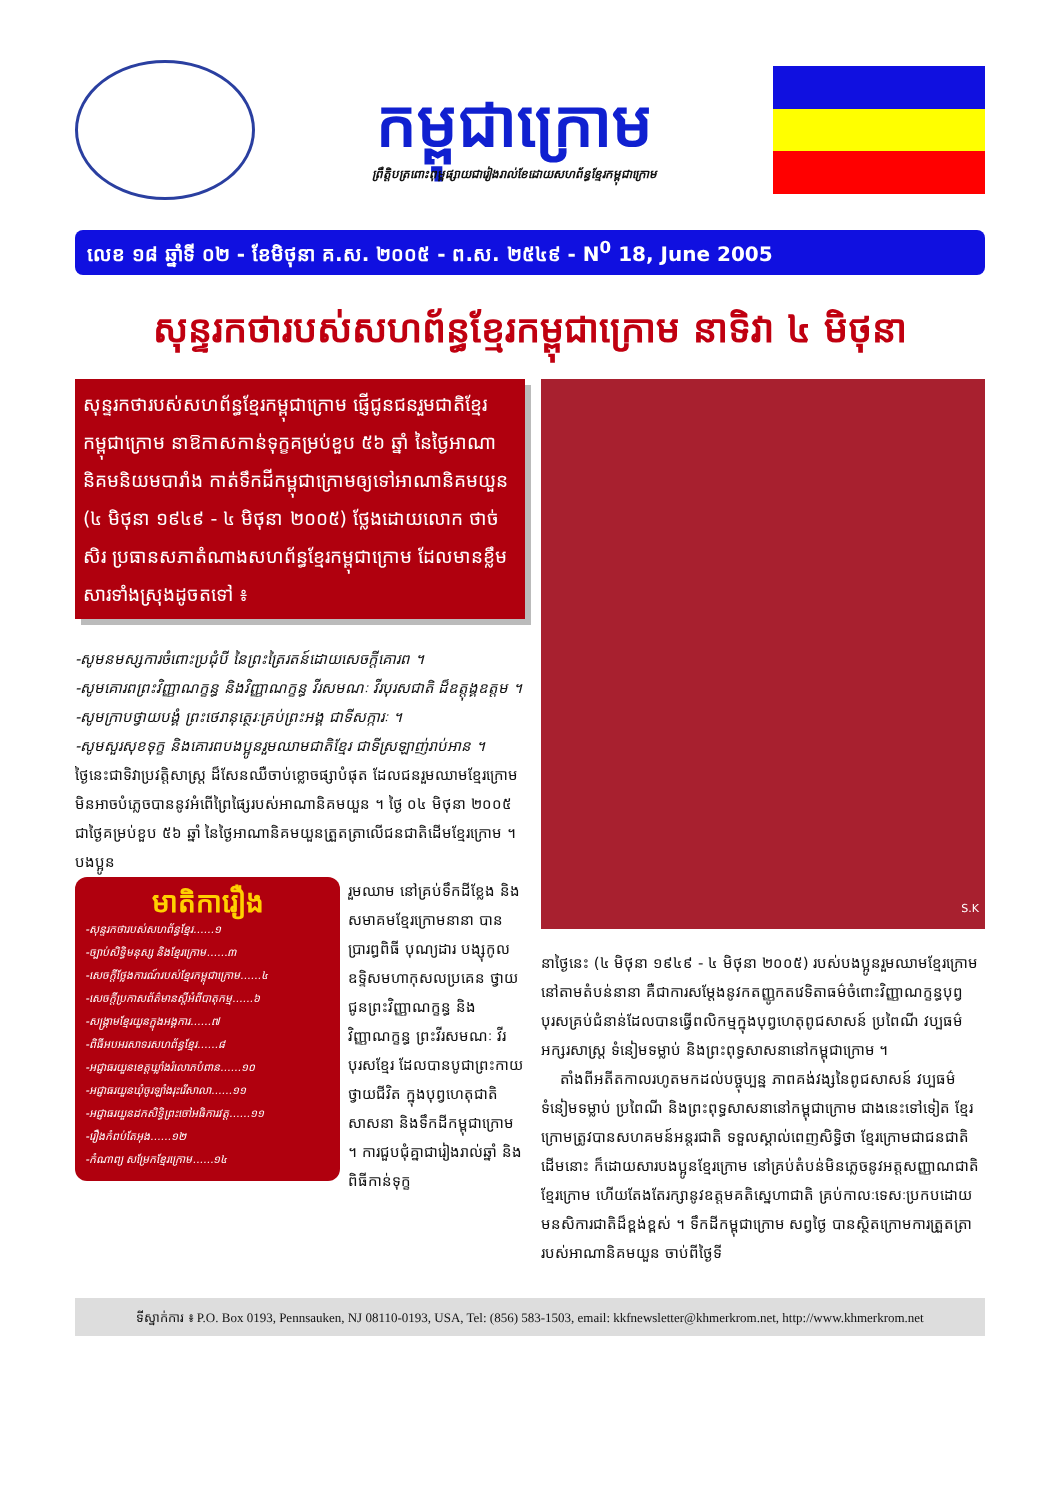កម្ពុជាក្រោម
ព្រឹត្តិបត្រពោះពុម្ពផ្សាយជារៀងរាល់ខែដោយសហព័ន្ធខ្មែរកម្ពុជាក្រោម
លេខ ១៨ ឆ្នាំទី ០២ - ខែមិថុនា គ.ស. ២០០៥ - ព.ស. ២៥៤៩ - N<sup>0</sup> 18, June 2005
សុន្ទរកថារបស់សហព័ន្ធខ្មែរកម្ពុជាក្រោម នាទិវា ៤ មិថុនា
សុន្ទរកថារបស់សហព័ន្ធខ្មែរកម្ពុជាក្រោម ផ្ញើជូនជនរួមជាតិខ្មែរកម្ពុជាក្រោម នាឱកាសកាន់ទុក្ខគម្រប់ខួប ៥៦ ឆ្នាំ នៃថ្ងៃអាណានិគមនិយមបារាំង កាត់ទឹកដីកម្ពុជាក្រោមឲ្យទៅអាណានិគមយួន (៤ មិថុនា ១៩៤៩ - ៤ មិថុនា ២០០៥) ថ្លែងដោយលោក ថាច់ សិរ ប្រធានសភាតំណាងសហព័ន្ធខ្មែរកម្ពុជាក្រោម ដែលមានខ្លឹមសារទាំងស្រុងដូចតទៅ ៖
-សូមនមស្សការចំពោះប្រជុំបី នៃព្រះត្រៃរតន៍ដោយសេចក្តីគោរព ។
-សូមគោរពព្រះវិញ្ញាណក្ខន្ធ និងវិញ្ញាណក្ខន្ធ វីរសមណៈ វីរបុរសជាតិ ដ៏ឧត្តុង្គឧត្តម ។
-សូមក្រាបថ្វាយបង្គំ ព្រះថេរានុត្ថេរៈគ្រប់ព្រះអង្គ ជាទីសក្ការៈ ។
-សូមសួរសុខទុក្ខ និងគោរពបងប្អូនរួមឈាមជាតិខ្មែរ ជាទីស្រឡាញ់រាប់អាន ។
ថ្ងៃនេះជាទិវាប្រវត្តិសាស្ត្រ ដ៏សែនឈឺចាប់ខ្លោចផ្សាបំផុត ដែលជនរួមឈាមខ្មែរក្រោម មិនអាចបំភ្លេចបាននូវអំពើព្រៃផ្សៃរបស់អាណានិគមយួន ។ ថ្ងៃ ០៤ មិថុនា ២០០៥ ជាថ្ងៃគម្រប់ខួប ៥៦ ឆ្នាំ នៃថ្ងៃអាណានិគមយួនត្រួតត្រាលើជនជាតិដើមខ្មែរក្រោម ។ បងប្អូន
មាតិការឿង
-សុន្ទរកថារបស់សហព័ន្ធខ្មែរ......១
-ច្បាប់សិទ្ធិមនុស្ស និងខ្មែរក្រោម......៣
-សេចក្តីថ្លែងការណ៍របស់ខ្មែរកម្ពុជាក្រោម......៤
-សេចក្តីប្រកាសព័ត៌មានស្តីអំពីបាតុកម្ម......៦
-សង្គ្រាមខ្មែរយួនក្នុងអង្គការ......៧
-ពិធីអបអរសាទរសហព័ន្ធខ្មែរ......៨
-អជ្ញាធរយួនខេត្តឃ្លាំងរំលោភបំពាន......១០
-អជ្ញាធរយួនឃុំចូរឡាំងរុះរើសាលា......១១
-អជ្ញាធរយួនដកសិទ្ធិព្រះចៅអធិការវត្ត......១១
-រឿងកំពប់តែអុង......១២
-កំណាព្យ សម្រែកខ្មែរក្រោម......១៤
រួមឈាម នៅគ្រប់ទឹកដីខ្លែង និង សមាគមខ្មែរក្រោមនានា បានប្រារព្ធពិធី បុណ្យដារ បង្សុកូល ឧទ្ទិសមហាកុសលប្រគេន ថ្វាយជូនព្រះវិញ្ញាណក្ខន្ធ និង វិញ្ញាណក្ខន្ធ ព្រះវីរសមណៈ វីរបុរសខ្មែរ ដែលបានបូជាព្រះកាយ ថ្វាយជីវិត ក្នុងបុព្វហេតុជាតិ សាសនា និងទឹកដីកម្ពុជាក្រោម ។ ការជួបជុំគ្នាជារៀងរាល់ឆ្នាំ និងពិធីកាន់ទុក្ខ
S.K
នាថ្ងៃនេះ (៤ មិថុនា ១៩៤៩ - ៤ មិថុនា ២០០៥) របស់បងប្អូនរួមឈាមខ្មែរក្រោមនៅតាមតំបន់នានា គឺជាការសម្តែងនូវកតញ្ញូកតវេទិតាធម៌ចំពោះវិញ្ញាណក្ខន្ធបុព្វបុរសគ្រប់ជំនាន់ដែលបានធ្វើពលិកម្មក្នុងបុព្វហេតុពូជសាសន៍ ប្រពៃណី វប្បធម៌ អក្សរសាស្ត្រ ទំនៀមទម្លាប់ និងព្រះពុទ្ធសាសនានៅកម្ពុជាក្រោម ។
តាំងពីអតីតកាលរហូតមកដល់បច្ចុប្បន្ន ភាពគង់វង្សនៃពូជសាសន៍ វប្បធម៌ ទំនៀមទម្លាប់ ប្រពៃណី និងព្រះពុទ្ធសាសនានៅកម្ពុជាក្រោម ជាងនេះទៅទៀត ខ្មែរក្រោមត្រូវបានសហគមន៍អន្តរជាតិ ទទួលស្គាល់ពេញសិទ្ធិថា ខ្មែរក្រោមជាជនជាតិដើមនោះ ក៏ដោយសារបងប្អូនខ្មែរក្រោម នៅគ្រប់តំបន់មិនភ្លេចនូវអត្តសញ្ញាណជាតិខ្មែរក្រោម ហើយតែងតែរក្សានូវឧត្តមគតិស្នេហាជាតិ គ្រប់កាលៈទេសៈប្រកបដោយមនសិការជាតិដ៏ខ្ពង់ខ្ពស់ ។ ទឹកដីកម្ពុជាក្រោម សព្វថ្ងៃ បានស្ថិតក្រោមការត្រួតត្រារបស់អាណានិគមយួន ចាប់ពីថ្ងៃទី
ទីស្នាក់ការ ៖ P.O. Box 0193, Pennsauken, NJ 08110-0193, USA, Tel: (856) 583-1503, email: kkfnewsletter@khmerkrom.net, http://www.khmerkrom.net